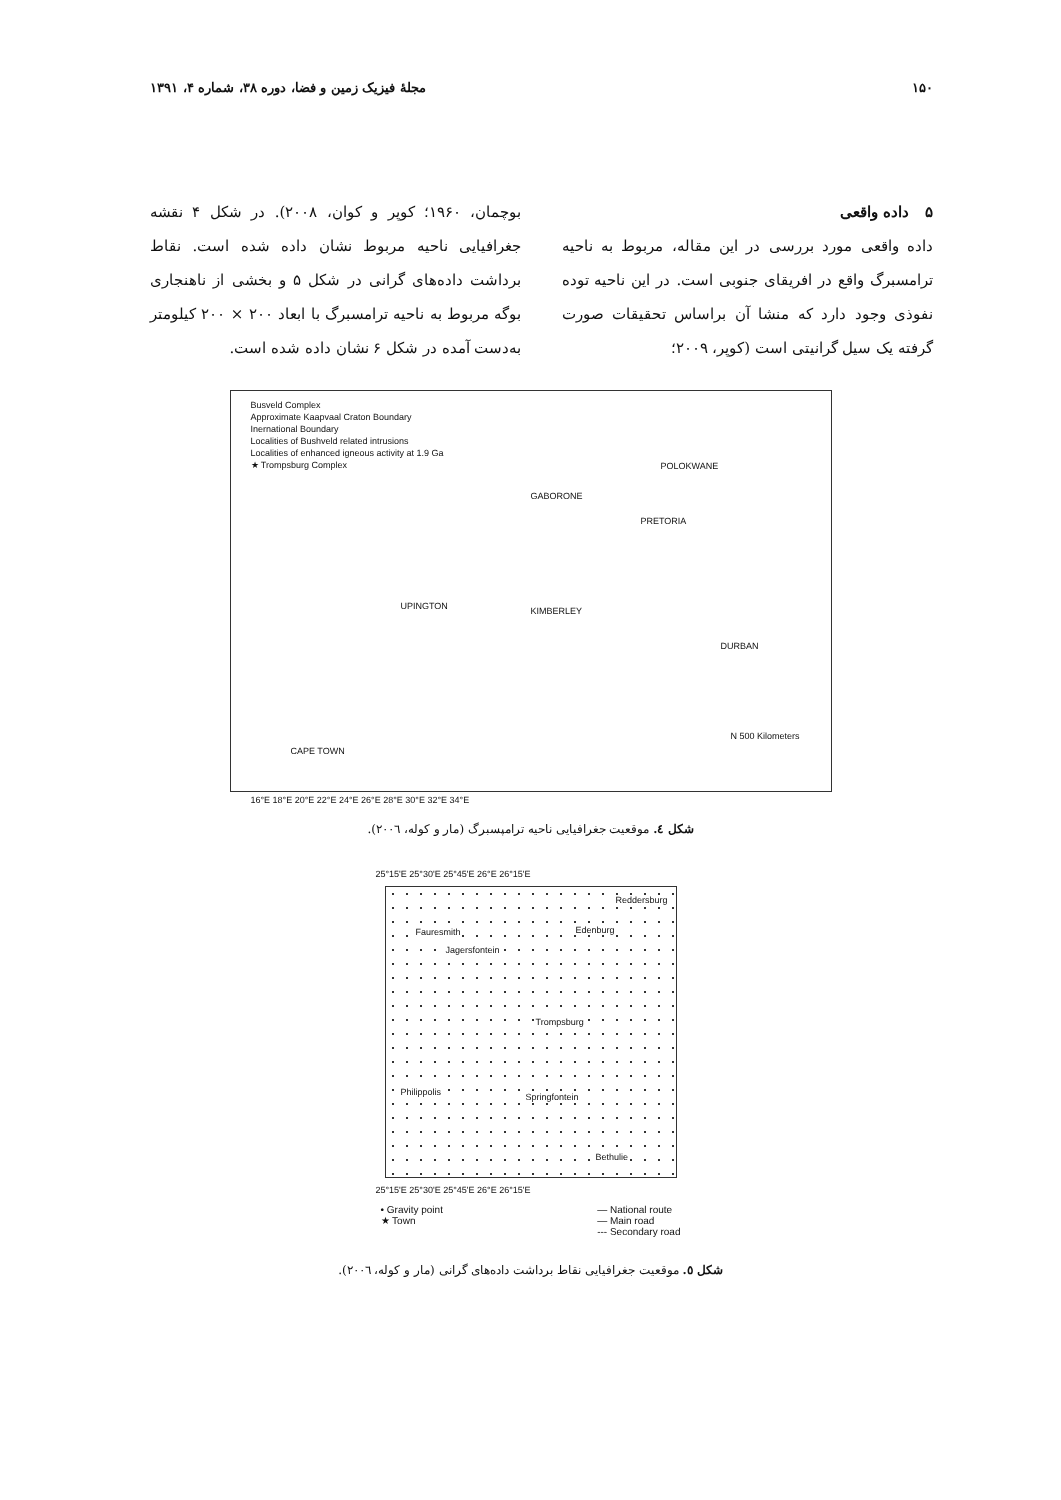۱۵۰ مجلهٔ فیزیک زمین و فضا، دوره ۳۸، شماره ۴، ۱۳۹۱
۵ داده واقعی
داده واقعی مورد بررسی در این مقاله، مربوط به ناحیه ترامسبرگ واقع در افریقای جنوبی است. در این ناحیه توده نفوذی وجود دارد که منشا آن براساس تحقیقات صورت گرفته یک سیل گرانیتی است (کوپر، ۲۰۰۹؛
بوچمان، ۱۹۶۰؛ کوپر و کوان، ۲۰۰۸). در شکل ۴ نقشه جغرافیایی ناحیه مربوط نشان داده شده است. نقاط برداشت داده‌های گرانی در شکل ۵ و بخشی از ناهنجاری بوگه مربوط به ناحیه ترامسبرگ با ابعاد ۲۰۰ × ۲۰۰ کیلومتر به‌دست آمده در شکل ۶ نشان داده شده است.
Busveld Complex
Approximate Kaapvaal Craton Boundary
Inernational Boundary
Localities of Bushveld related intrusions
Localities of enhanced igneous activity at 1.9 Ga
★ Trompsburg Complex
GABORONE
POLOKWANE
PRETORIA
UPINGTON KIMBERLEY
DURBAN
CAPE TOWN
N 500 Kilometers
16°E 18°E 20°E 22°E 24°E 26°E 28°E 30°E 32°E 34°E
شکل ٤. موقعیت جغرافیایی ناحیه ترامپسبرگ (مار و کوله، ۲۰۰٦).
25°15'E 25°30'E 25°45'E 26°E 26°15'E
Reddersburg
Fauresmith Edenburg
Jagersfontein
Trompsburg
Philippolis Springfontein
Bethulie
25°15'E 25°30'E 25°45'E 26°E 26°15'E
• Gravity point
★ Town
— National route
— Main road
--- Secondary road
شکل ٥. موقعیت جغرافیایی نقاط برداشت داده‌های گرانی (مار و کوله، ۲۰۰٦).